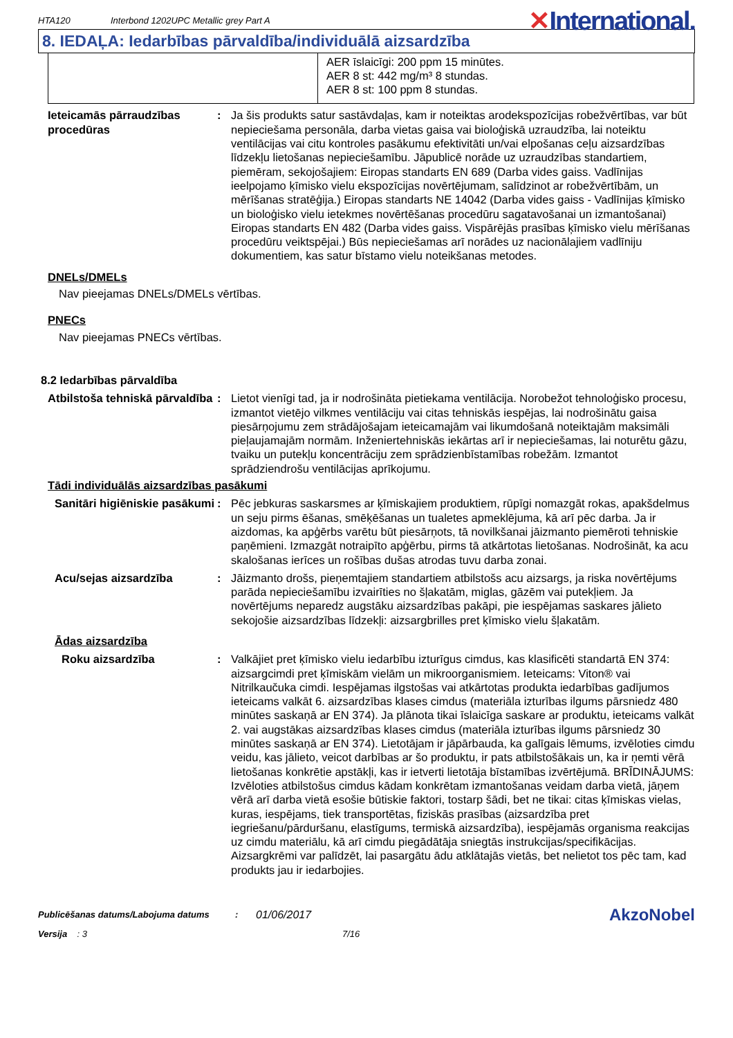HTA120
Interbond 1202UPC Metallic grey Part A
✕International.
8. IEDAĻA: Iedarbības pārvaldība/individuālā aizsardzība
| | AER īslaicīgi: 200 ppm 15 minūtes. AER 8 st: 442 mg/m³ 8 stundas. AER 8 st: 100 ppm 8 stundas. |
Ieteicamās pārraudzības procedūras
: Ja šis produkts satur sastāvdaļas, kam ir noteiktas arodekspozīcijas robežvērtības, var būt nepieciešama personāla, darba vietas gaisa vai bioloģiskā uzraudzība, lai noteiktu ventilācijas vai citu kontroles pasākumu efektivitāti un/vai elpošanas ceļu aizsardzības līdzekļu lietošanas nepieciešamību. Jāpublicē norāde uz uzraudzības standartiem, piemēram, sekojošajiem: Eiropas standarts EN 689 (Darba vides gaiss. Vadlīnijas ieelpojamo ķīmisko vielu ekspozīcijas novērtējumam, salīdzinot ar robežvērtībām, un mērīšanas stratēģija.) Eiropas standarts NE 14042 (Darba vides gaiss - Vadlīnijas ķīmisko un bioloģisko vielu ietekmes novērtēšanas procedūru sagatavošanai un izmantošanai) Eiropas standarts EN 482 (Darba vides gaiss. Vispārējās prasības ķīmisko vielu mērīšanas procedūru veiktspējai.) Būs nepieciešamas arī norādes uz nacionālajiem vadlīniju dokumentiem, kas satur bīstamo vielu noteikšanas metodes.
DNELs/DMELs
Nav pieejamas DNELs/DMELs vērtības.
PNECs
Nav pieejamas PNECs vērtības.
8.2 Iedarbības pārvaldība
Atbilstoša tehniskā pārvaldība
: Lietot vienīgi tad, ja ir nodrošināta pietiekama ventilācija. Norobežot tehnoloģisko procesu, izmantot vietējo vilkmes ventilāciju vai citas tehniskās iespējas, lai nodrošinātu gaisa piesārņojumu zem strādājošajam ieteicamajām vai likumdošanā noteiktajām maksimāli pieļaujamajām normām. Inženiertehniskās iekārtas arī ir nepieciešamas, lai noturētu gāzu, tvaiku un putekļu koncentrāciju zem sprādzienbīstamības robežām. Izmantot sprādziendrošu ventilācijas aprīkojumu.
Tādi individuālās aizsardzības pasākumi
Sanitāri higiēniskie pasākumi
: Pēc jebkuras saskarsmes ar ķīmiskajiem produktiem, rūpīgi nomazgāt rokas, apakšdelmus un seju pirms ēšanas, smēķēšanas un tualetes apmeklējuma, kā arī pēc darba. Ja ir aizdomas, ka apģērbs varētu būt piesārņots, tā novilkšanai jāizmanto piemēroti tehniskie paņēmieni. Izmazgāt notraipīto apģērbu, pirms tā atkārtotas lietošanas. Nodrošināt, ka acu skalošanas ierīces un rošības dušas atrodas tuvu darba zonai.
Acu/sejas aizsardzība : Jāizmanto drošs, pieņemtajiem standartiem atbilstošs acu aizsargs, ja riska novērtējums parāda nepieciešamību izvairīties no šļakatām, miglas, gāzēm vai putekļiem. Ja novērtējums neparedz augstāku aizsardzības pakāpi, pie iespējamas saskares jālieto sekojošie aizsardzības līdzekļi: aizsargbrilles pret ķīmisko vielu šļakatām.
Ādas aizsardzība
Roku aizsardzība : Valkājiet pret ķīmisko vielu iedarbību izturīgus cimdus, kas klasificēti standartā EN 374: aizsargcimdi pret ķīmiskām vielām un mikroorganismiem. Ieteicams: Viton® vai Nitrilkaučuka cimdi. Iespējamas ilgstošas vai atkārtotas produkta iedarbības gadījumos ieteicams valkāt 6. aizsardzības klases cimdus (materiāla izturības ilgums pārsniedz 480 minūtes saskaņā ar EN 374). Ja plānota tikai īslaicīga saskare ar produktu, ieteicams valkāt 2. vai augstākas aizsardzības klases cimdus (materiāla izturības ilgums pārsniedz 30 minūtes saskaņā ar EN 374). Lietotājam ir jāpārbauda, ka galīgais lēmums, izvēloties cimdu veidu, kas jālieto, veicot darbības ar šo produktu, ir pats atbilstošākais un, ka ir ņemti vērā lietošanas konkrētie apstākļi, kas ir ietverti lietotāja bīstamības izvērtējumā. BRĪDINĀJUMS: Izvēloties atbilstošus cimdus kādam konkrētam izmantošanas veidam darba vietā, jāņem vērā arī darba vietā esošie būtiskie faktori, tostarp šādi, bet ne tikai: citas ķīmiskas vielas, kuras, iespējams, tiek transportētas, fiziskās prasības (aizsardzība pret iegriešanu/pārduršanu, elastīgums, termiskā aizsardzība), iespējamās organisma reakcijas uz cimdu materiālu, kā arī cimdu piegādātāja sniegtās instrukcijas/specifikācijas. Aizsargkrēmi var palīdzēt, lai pasargātu ādu atklātajās vietās, bet nelietot tos pēc tam, kad produkts jau ir iedarbojies.
Publicēšanas datums/Labojuma datums :
01/06/2017
AkzoNobel
Versija : 3 7/16